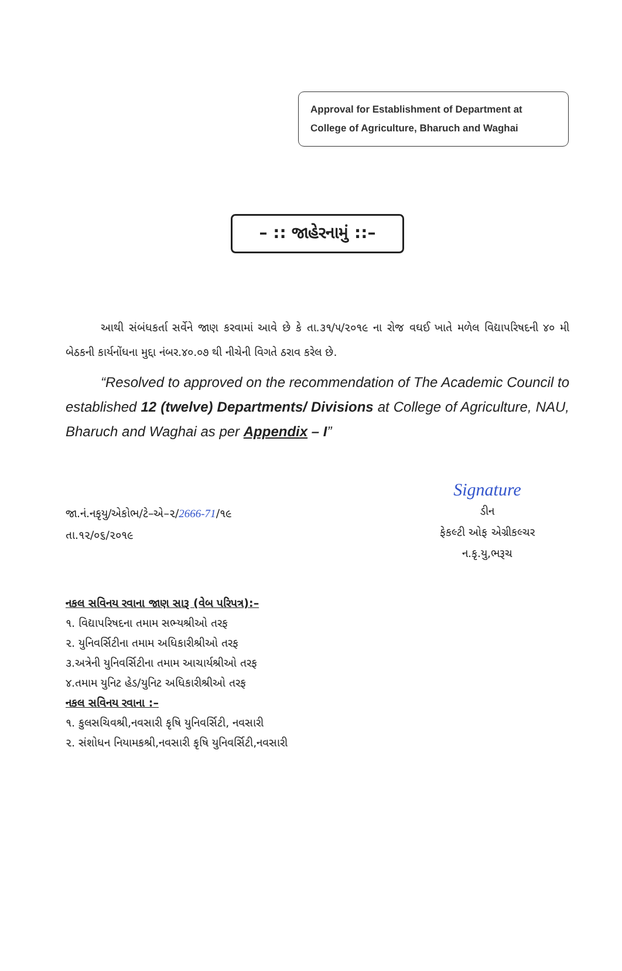Approval for Establishment of Department at College of Agriculture, Bharuch and Waghai
– :: જાહેરનામું ::–
આથી સંબંધકર્તા સર્વેને જાણ કરવામાં આવે છે કે તા.૩૧/૫/૨૦૧૯ ના રોજ વઘઈ ખાતે મળેલ વિદ્યાપરિષદની ૪૦ મી બેઠકની કાર્યનોંધના મુદ્દા નંબર.૪૦.૦૭ થી નીચેની વિગતે ઠરાવ કરેલ છે.
“Resolved to approved on the recommendation of The Academic Council to established 12 (twelve) Departments/ Divisions at College of Agriculture, NAU, Bharuch and Waghai as per Appendix – I”
જા.નં.નકૃયુ/એકોભ/ટે–એ–૨/2666-71/૧૯
તા.૧૨/૦૬/૨૦૧૯
Signature
ડીન
ફેકલ્ટી ઓફ એગ્રીકલ્ચર
ન.કૃ.યુ,ભરૂચ
નકલ સવિનય રવાના જાણ સારૂ (વેબ પરિપત્ર):–
૧. વિદ્યાપરિષદના તમામ સભ્યશ્રીઓ તરફ
૨. યુનિવર્સિટીના તમામ અધિકારીશ્રીઓ તરફ
૩.અત્રેની યુનિવર્સિટીના તમામ આચાર્યશ્રીઓ તરફ
૪.તમામ યુનિટ હેડ/યુનિટ અધિકારીશ્રીઓ તરફ
નકલ સવિનય રવાના :–
૧. કુલસચિવશ્રી,નવસારી કૃષિ યુનિવર્સિટી, નવસારી
૨. સંશોધન નિયામકશ્રી,નવસારી કૃષિ યુનિવર્સિટી,નવસારી